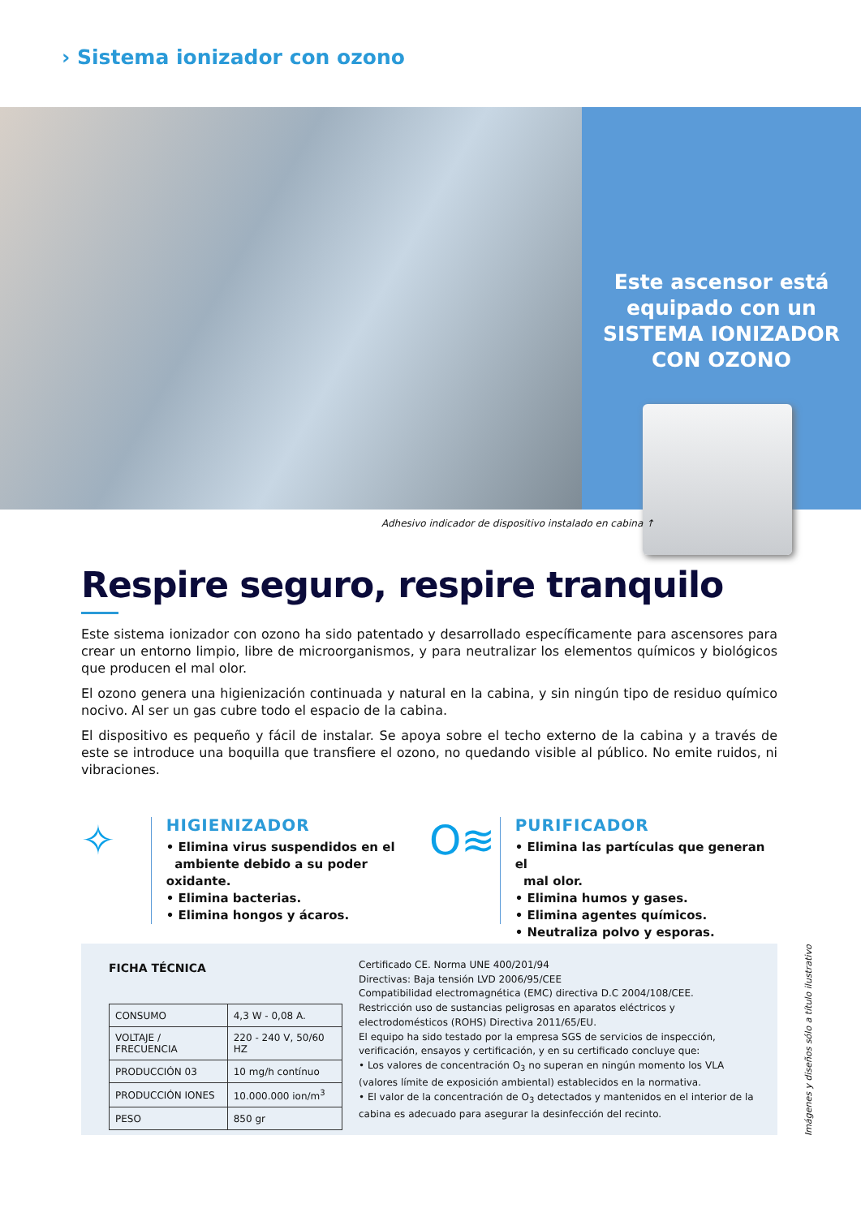› Sistema ionizador con ozono
Este ascensor está
equipado con un
SISTEMA IONIZADOR
CON OZONO
Adhesivo indicador de dispositivo instalado en cabina ↑
Respire seguro, respire tranquilo
Este sistema ionizador con ozono ha sido patentado y desarrollado específicamente para ascensores para crear un entorno limpio, libre de microorganismos, y para neutralizar los elementos químicos y biológicos que producen el mal olor.
El ozono genera una higienización continuada y natural en la cabina, y sin ningún tipo de residuo químico nocivo. Al ser un gas cubre todo el espacio de la cabina.
El dispositivo es pequeño y fácil de instalar. Se apoya sobre el techo externo de la cabina y a través de este se introduce una boquilla que transfiere el ozono, no quedando visible al público. No emite ruidos, ni vibraciones.
✧
HIGIENIZADOR
• Elimina virus suspendidos en el
ambiente debido a su poder oxidante.
• Elimina bacterias.
• Elimina hongos y ácaros.
O≋
PURIFICADOR
• Elimina las partículas que generan el
mal olor.
• Elimina humos y gases.
• Elimina agentes químicos.
• Neutraliza polvo y esporas.
FICHA TÉCNICA
| CONSUMO | 4,3 W - 0,08 A. |
| VOLTAJE / FRECUENCIA | 220 - 240 V, 50/60 HZ |
| PRODUCCIÓN 03 | 10 mg/h contínuo |
| PRODUCCIÓN IONES | 10.000.000 ion/m<sup>3</sup> |
| PESO | 850 gr |
Certificado CE. Norma UNE 400/201/94
Directivas: Baja tensión LVD 2006/95/CEE
Compatibilidad electromagnética (EMC) directiva D.C 2004/108/CEE.
Restricción uso de sustancias peligrosas en aparatos eléctricos y electrodomésticos (ROHS) Directiva 2011/65/EU.
El equipo ha sido testado por la empresa SGS de servicios de inspección, verificación, ensayos y certificación, y en su certificado concluye que:
• Los valores de concentración O<sub>3</sub> no superan en ningún momento los VLA (valores límite de exposición ambiental) establecidos en la normativa.
• El valor de la concentración de O<sub>3</sub> detectados y mantenidos en el interior de la cabina es adecuado para asegurar la desinfección del recinto.
Imágenes y diseños sólo a título ilustrativo